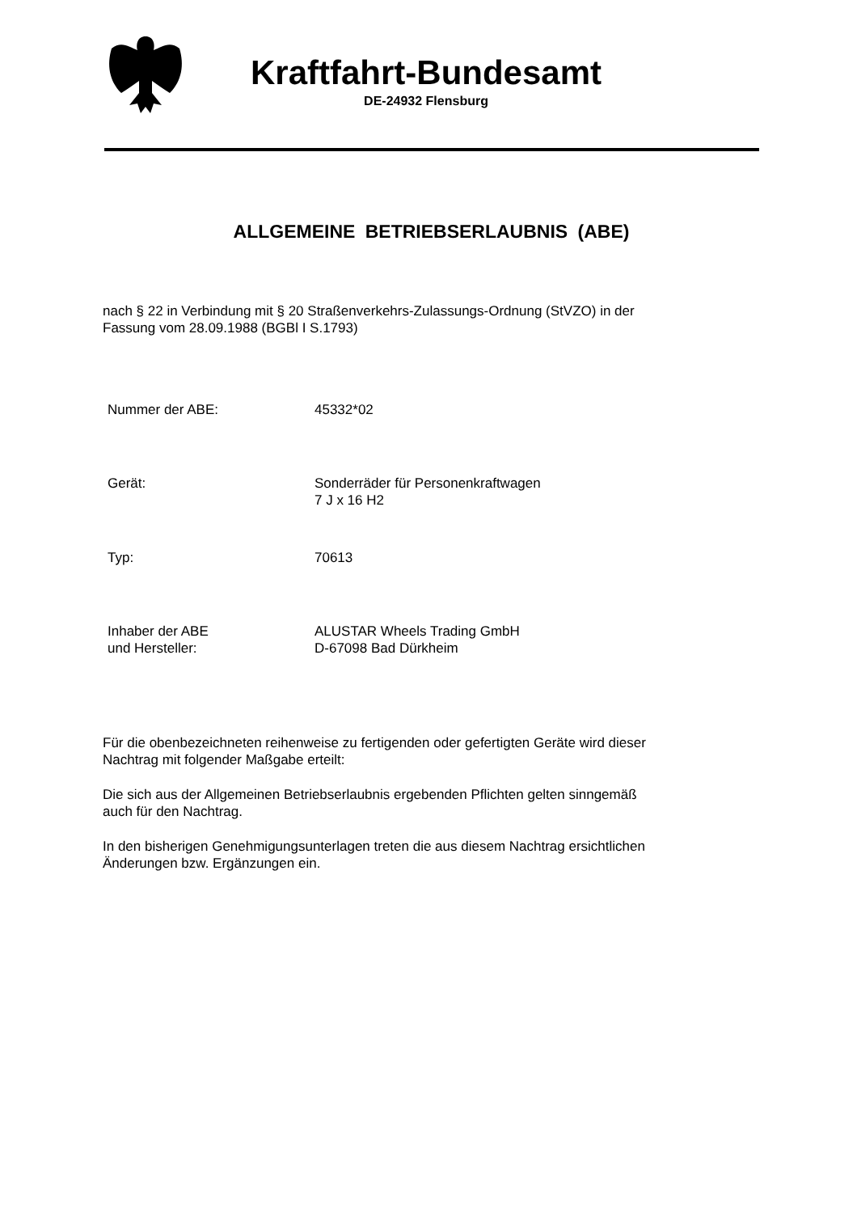Kraftfahrt-Bundesamt
DE-24932 Flensburg
ALLGEMEINE BETRIEBSERLAUBNIS (ABE)
nach § 22 in Verbindung mit § 20 Straßenverkehrs-Zulassungs-Ordnung (StVZO) in der
Fassung vom 28.09.1988 (BGBl I S.1793)
| Nummer der ABE: | 45332*02 |
| Gerät: | Sonderräder für Personenkraftwagen 7 J x 16 H2 |
| Typ: | 70613 |
| Inhaber der ABE und Hersteller: | ALUSTAR Wheels Trading GmbH D-67098 Bad Dürkheim |
Für die obenbezeichneten reihenweise zu fertigenden oder gefertigten Geräte wird dieser
Nachtrag mit folgender Maßgabe erteilt:
Die sich aus der Allgemeinen Betriebserlaubnis ergebenden Pflichten gelten sinngemäß
auch für den Nachtrag.
In den bisherigen Genehmigungsunterlagen treten die aus diesem Nachtrag ersichtlichen
Änderungen bzw. Ergänzungen ein.